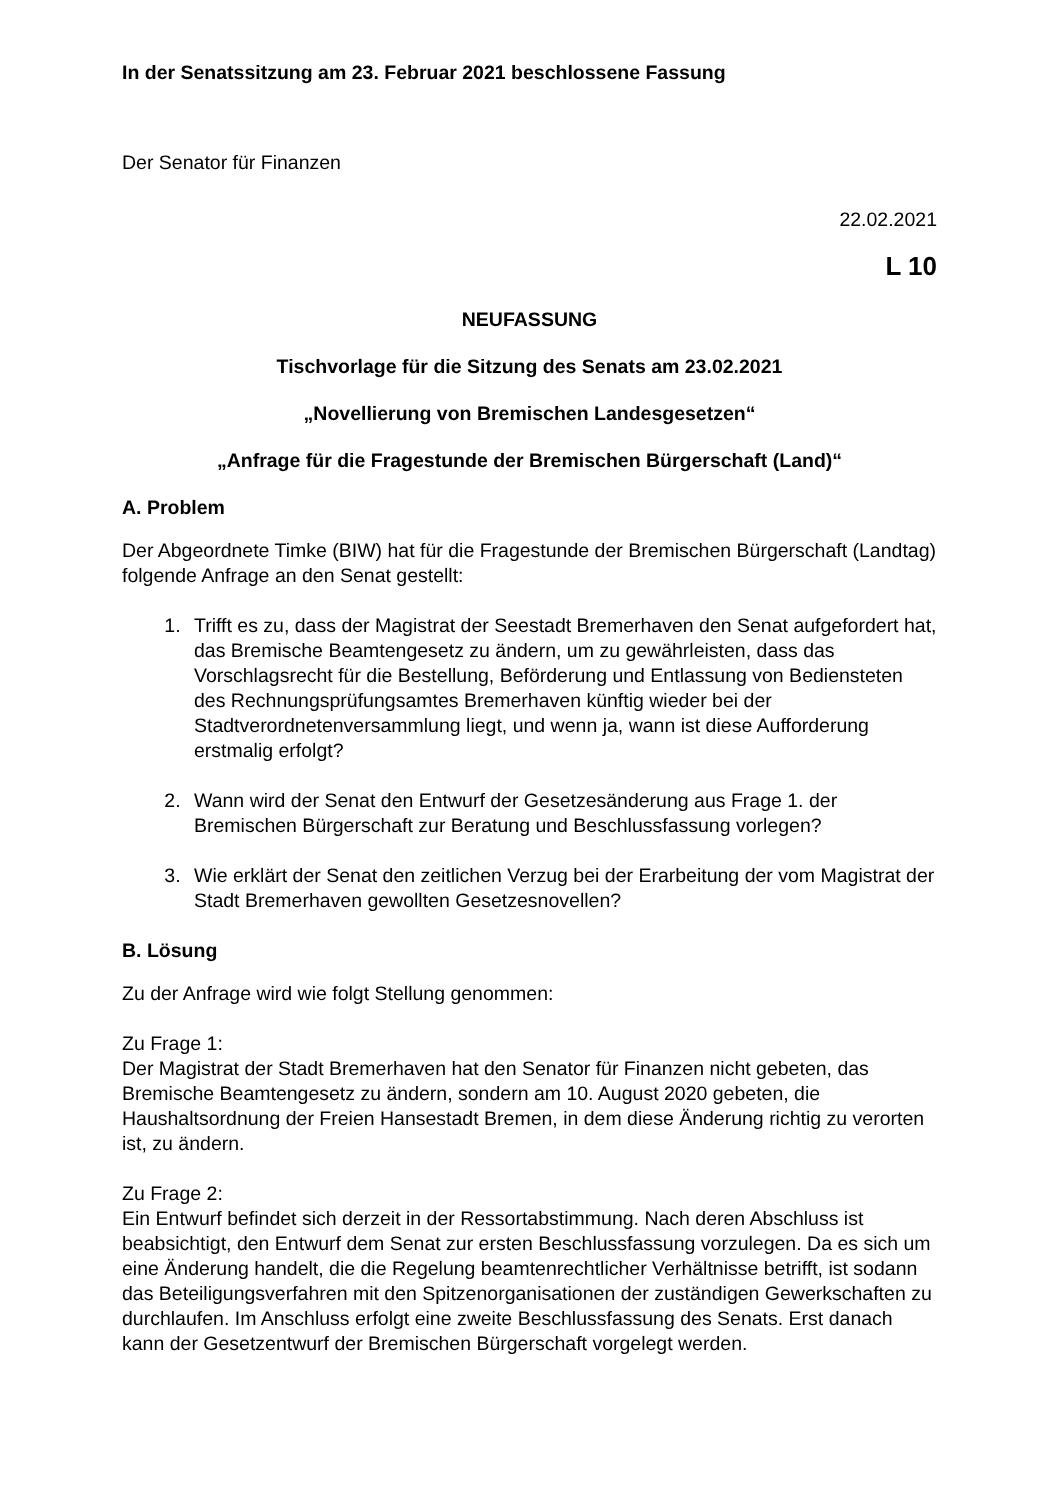In der Senatssitzung am 23. Februar 2021 beschlossene Fassung
Der Senator für Finanzen
22.02.2021
L 10
NEUFASSUNG
Tischvorlage für die Sitzung des Senats am 23.02.2021
„Novellierung von Bremischen Landesgesetzen“
„Anfrage für die Fragestunde der Bremischen Bürgerschaft (Land)“
A. Problem
Der Abgeordnete Timke (BIW) hat für die Fragestunde der Bremischen Bürgerschaft (Landtag) folgende Anfrage an den Senat gestellt:
1. Trifft es zu, dass der Magistrat der Seestadt Bremerhaven den Senat aufgefordert hat, das Bremische Beamtengesetz zu ändern, um zu gewährleisten, dass das Vorschlagsrecht für die Bestellung, Beförderung und Entlassung von Bediensteten des Rechnungsprüfungsamtes Bremerhaven künftig wieder bei der Stadtverordnetenversammlung liegt, und wenn ja, wann ist diese Aufforderung erstmalig erfolgt?
2. Wann wird der Senat den Entwurf der Gesetzesänderung aus Frage 1. der Bremischen Bürgerschaft zur Beratung und Beschlussfassung vorlegen?
3. Wie erklärt der Senat den zeitlichen Verzug bei der Erarbeitung der vom Magistrat der Stadt Bremerhaven gewollten Gesetzesnovellen?
B. Lösung
Zu der Anfrage wird wie folgt Stellung genommen:
Zu Frage 1:
Der Magistrat der Stadt Bremerhaven hat den Senator für Finanzen nicht gebeten, das Bremische Beamtengesetz zu ändern, sondern am 10. August 2020 gebeten, die Haushaltsordnung der Freien Hansestadt Bremen, in dem diese Änderung richtig zu verorten ist, zu ändern.
Zu Frage 2:
Ein Entwurf befindet sich derzeit in der Ressortabstimmung. Nach deren Abschluss ist beabsichtigt, den Entwurf dem Senat zur ersten Beschlussfassung vorzulegen. Da es sich um eine Änderung handelt, die die Regelung beamtenrechtlicher Verhältnisse betrifft, ist sodann das Beteiligungsverfahren mit den Spitzenorganisationen der zuständigen Gewerkschaften zu durchlaufen. Im Anschluss erfolgt eine zweite Beschlussfassung des Senats. Erst danach kann der Gesetzentwurf der Bremischen Bürgerschaft vorgelegt werden.